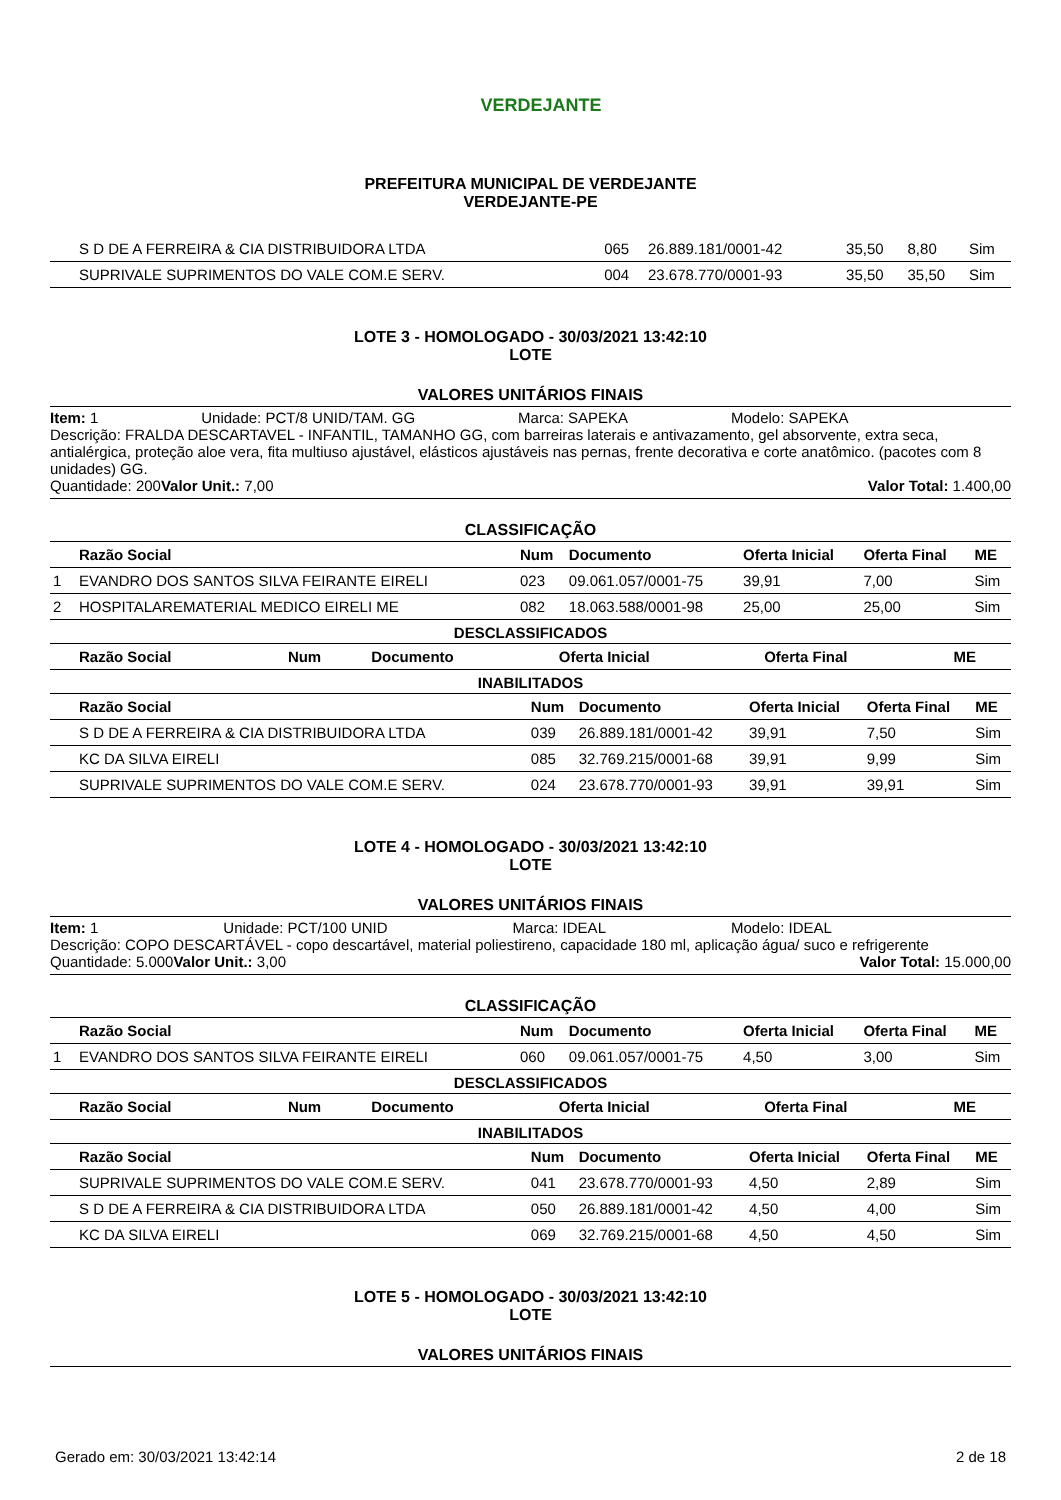VERDEJANTE
PREFEITURA MUNICIPAL DE VERDEJANTE
VERDEJANTE-PE
| | S D DE A FERREIRA & CIA DISTRIBUIDORA LTDA | 065 | 26.889.181/0001-42 | 35,50 | 8,80 | Sim |
| | SUPRIVALE SUPRIMENTOS DO VALE COM.E SERV. | 004 | 23.678.770/0001-93 | 35,50 | 35,50 | Sim |
LOTE 3 - HOMOLOGADO - 30/03/2021 13:42:10
LOTE
VALORES UNITÁRIOS FINAIS
Item: 1 Unidade: PCT/8 UNID/TAM. GG Marca: SAPEKA Modelo: SAPEKA
Descrição: FRALDA DESCARTAVEL - INFANTIL, TAMANHO GG, com barreiras laterais e antivazamento, gel absorvente, extra seca, antialérgica, proteção aloe vera, fita multiuso ajustável, elásticos ajustáveis nas pernas, frente decorativa e corte anatômico. (pacotes com 8 unidades) GG.
Quantidade: 200 Valor Unit.: 7,00 Valor Total: 1.400,00
CLASSIFICAÇÃO
| | Razão Social | Num | Documento | Oferta Inicial | Oferta Final | ME |
| --- | --- | --- | --- | --- | --- | --- |
| 1 | EVANDRO DOS SANTOS SILVA FEIRANTE EIRELI | 023 | 09.061.057/0001-75 | 39,91 | 7,00 | Sim |
| 2 | HOSPITALAREMATERIAL MEDICO EIRELI ME | 082 | 18.063.588/0001-98 | 25,00 | 25,00 | Sim |
DESCLASSIFICADOS
| | Razão Social | Num | Documento | Oferta Inicial | Oferta Final | ME |
| --- | --- | --- | --- | --- | --- | --- |
INABILITADOS
| | Razão Social | Num | Documento | Oferta Inicial | Oferta Final | ME |
| --- | --- | --- | --- | --- | --- | --- |
| | S D DE A FERREIRA & CIA DISTRIBUIDORA LTDA | 039 | 26.889.181/0001-42 | 39,91 | 7,50 | Sim |
| | KC DA SILVA EIRELI | 085 | 32.769.215/0001-68 | 39,91 | 9,99 | Sim |
| | SUPRIVALE SUPRIMENTOS DO VALE COM.E SERV. | 024 | 23.678.770/0001-93 | 39,91 | 39,91 | Sim |
LOTE 4 - HOMOLOGADO - 30/03/2021 13:42:10
LOTE
VALORES UNITÁRIOS FINAIS
Item: 1 Unidade: PCT/100 UNID Marca: IDEAL Modelo: IDEAL
Descrição: COPO DESCARTÁVEL - copo descartável, material poliestireno, capacidade 180 ml, aplicação água/ suco e refrigerente
Quantidade: 5.000 Valor Unit.: 3,00 Valor Total: 15.000,00
CLASSIFICAÇÃO
| | Razão Social | Num | Documento | Oferta Inicial | Oferta Final | ME |
| --- | --- | --- | --- | --- | --- | --- |
| 1 | EVANDRO DOS SANTOS SILVA FEIRANTE EIRELI | 060 | 09.061.057/0001-75 | 4,50 | 3,00 | Sim |
DESCLASSIFICADOS
| | Razão Social | Num | Documento | Oferta Inicial | Oferta Final | ME |
| --- | --- | --- | --- | --- | --- | --- |
INABILITADOS
| | Razão Social | Num | Documento | Oferta Inicial | Oferta Final | ME |
| --- | --- | --- | --- | --- | --- | --- |
| | SUPRIVALE SUPRIMENTOS DO VALE COM.E SERV. | 041 | 23.678.770/0001-93 | 4,50 | 2,89 | Sim |
| | S D DE A FERREIRA & CIA DISTRIBUIDORA LTDA | 050 | 26.889.181/0001-42 | 4,50 | 4,00 | Sim |
| | KC DA SILVA EIRELI | 069 | 32.769.215/0001-68 | 4,50 | 4,50 | Sim |
LOTE 5 - HOMOLOGADO - 30/03/2021 13:42:10
LOTE
VALORES UNITÁRIOS FINAIS
Gerado em: 30/03/2021 13:42:14 2 de 18